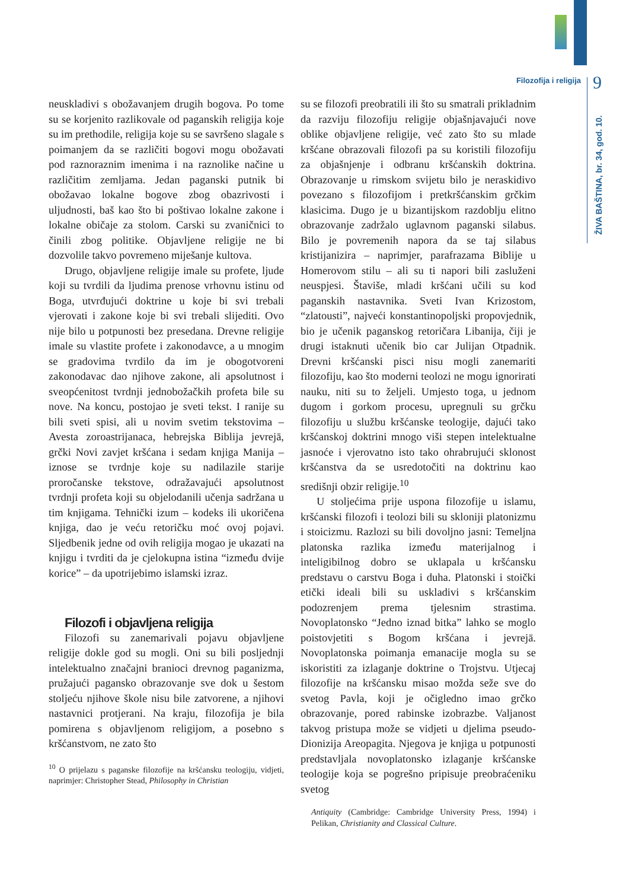Filozofija i religija 9
ŽIVA BAŠTINA, br. 34, god. 10.
neuskladivi s obožavanjem drugih bogova. Po tome su se korjenito razlikovale od paganskih religija koje su im prethodile, religija koje su se savršeno slagale s poimanjem da se različiti bogovi mogu obožavati pod raznoraznim imenima i na raznolike načine u različitim zemljama. Jedan paganski putnik bi obožavao lokalne bogove zbog obazrivosti i uljudnosti, baš kao što bi poštivao lokalne zakone i lokalne običaje za stolom. Carski su zvaničnici to činili zbog politike. Objavljene religije ne bi dozvolile takvo povremeno miješanje kultova.
Drugo, objavljene religije imale su profete, ljude koji su tvrdili da ljudima prenose vrhovnu istinu od Boga, utvrđujući doktrine u koje bi svi trebali vjerovati i zakone koje bi svi trebali slijediti. Ovo nije bilo u potpunosti bez presedana. Drevne religije imale su vlastite profete i zakonodavce, a u mnogim se gradovima tvrdilo da im je obogotvoreni zakonodavac dao njihove zakone, ali apsolutnost i sveopćenitost tvrdnji jednobožačkih profeta bile su nove. Na koncu, postojao je sveti tekst. I ranije su bili sveti spisi, ali u novim svetim tekstovima – Avesta zoroastrijanaca, hebrejska Biblija jevrejā, grčki Novi zavjet kršćana i sedam knjiga Manija – iznose se tvrdnje koje su nadilazile starije proročanske tekstove, odražavajući apsolutnost tvrdnji profeta koji su objelodanili učenja sadržana u tim knjigama. Tehnički izum – kodeks ili ukoričena knjiga, dao je veću retoričku moć ovoj pojavi. Sljedbenik jedne od ovih religija mogao je ukazati na knjigu i tvrditi da je cjelokupna istina “između dvije korice” – da upotrijebimo islamski izraz.
Filozofi i objavljena religija
Filozofi su zanemarivali pojavu objavljene religije dokle god su mogli. Oni su bili posljednji intelektualno značajni branioci drevnog paganizma, pružajući pagansko obrazovanje sve dok u šestom stoljeću njihove škole nisu bile zatvorene, a njihovi nastavnici protjerani. Na kraju, filozofija je bila pomirena s objavljenom religijom, a posebno s kršćanstvom, ne zato što
<sup>10</sup> O prijelazu s paganske filozofije na kršćansku teologiju, vidjeti, naprimjer: Christopher Stead, Philosophy in Christian
su se filozofi preobratili ili što su smatrali prikladnim da razviju filozofiju religije objašnjavajući nove oblike objavljene religije, već zato što su mlade kršćane obrazovali filozofi pa su koristili filozofiju za objašnjenje i odbranu kršćanskih doktrina. Obrazovanje u rimskom svijetu bilo je neraskidivo povezano s filozofijom i pretkršćanskim grčkim klasicima. Dugo je u bizantijskom razdoblju elitno obrazovanje zadržalo uglavnom paganski silabus. Bilo je povremenih napora da se taj silabus kristijanizira – naprimjer, parafrazama Biblije u Homerovom stilu – ali su ti napori bili zasluženi neuspjesi. Štaviše, mladi kršćani učili su kod paganskih nastavnika. Sveti Ivan Krizostom, “zlatousti”, najveći konstantinopoljski propovjednik, bio je učenik paganskog retoričara Libanija, čiji je drugi istaknuti učenik bio car Julijan Otpadnik. Drevni kršćanski pisci nisu mogli zanemariti filozofiju, kao što moderni teolozi ne mogu ignorirati nauku, niti su to željeli. Umjesto toga, u jednom dugom i gorkom procesu, upregnuli su grčku filozofiju u službu kršćanske teologije, dajući tako kršćanskoj doktrini mnogo viši stepen intelektualne jasnoće i vjerovatno isto tako ohrabrujući sklonost kršćanstva da se usredotočiti na doktrinu kao središnji obzir religije.<sup>10</sup>
U stoljećima prije uspona filozofije u islamu, kršćanski filozofi i teolozi bili su skloniji platonizmu i stoicizmu. Razlozi su bili dovoljno jasni: Temeljna platonska razlika između materijalnog i inteligibilnog dobro se uklapala u kršćansku predstavu o carstvu Boga i duha. Platonski i stoički etički ideali bili su uskladivi s kršćanskim podozrenjem prema tjelesnim strastima. Novoplatonsko “Jedno iznad bitka” lahko se moglo poistovjetiti s Bogom kršćana i jevrejā. Novoplatonska poimanja emanacije mogla su se iskoristiti za izlaganje doktrine o Trojstvu. Utjecaj filozofije na kršćansku misao možda seže sve do svetog Pavla, koji je očigledno imao grčko obrazovanje, pored rabinske izobrazbe. Valjanost takvog pristupa može se vidjeti u djelima pseudo-Dionizija Areopagita. Njegova je knjiga u potpunosti predstavljala novoplatonsko izlaganje kršćanske teologije koja se pogrešno pripisuje preobraćeniku svetog
Antiquity (Cambridge: Cambridge University Press, 1994) i Pelikan, Christianity and Classical Culture.